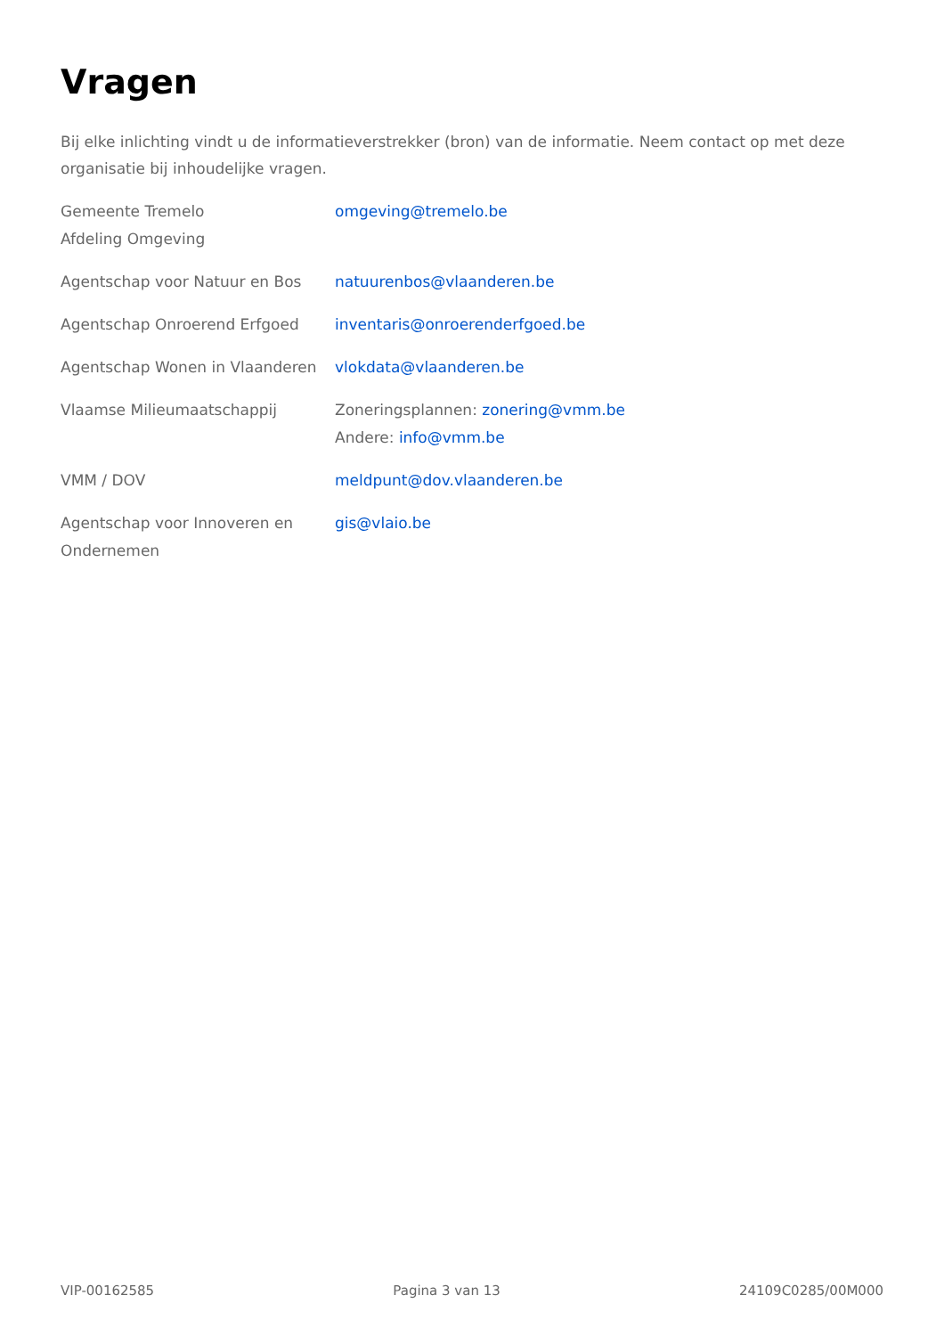Vragen
Bij elke inlichting vindt u de informatieverstrekker (bron) van de informatie. Neem contact op met deze organisatie bij inhoudelijke vragen.
| Gemeente Tremelo Afdeling Omgeving | omgeving@tremelo.be |
| Agentschap voor Natuur en Bos | natuurenbos@vlaanderen.be |
| Agentschap Onroerend Erfgoed | inventaris@onroerenderfgoed.be |
| Agentschap Wonen in Vlaanderen | vlokdata@vlaanderen.be |
| Vlaamse Milieumaatschappij | Zoneringsplannen: zonering@vmm.be Andere: info@vmm.be |
| VMM / DOV | meldpunt@dov.vlaanderen.be |
| Agentschap voor Innoveren en Ondernemen | gis@vlaio.be |
VIP-00162585 Pagina 3 van 13 24109C0285/00M000